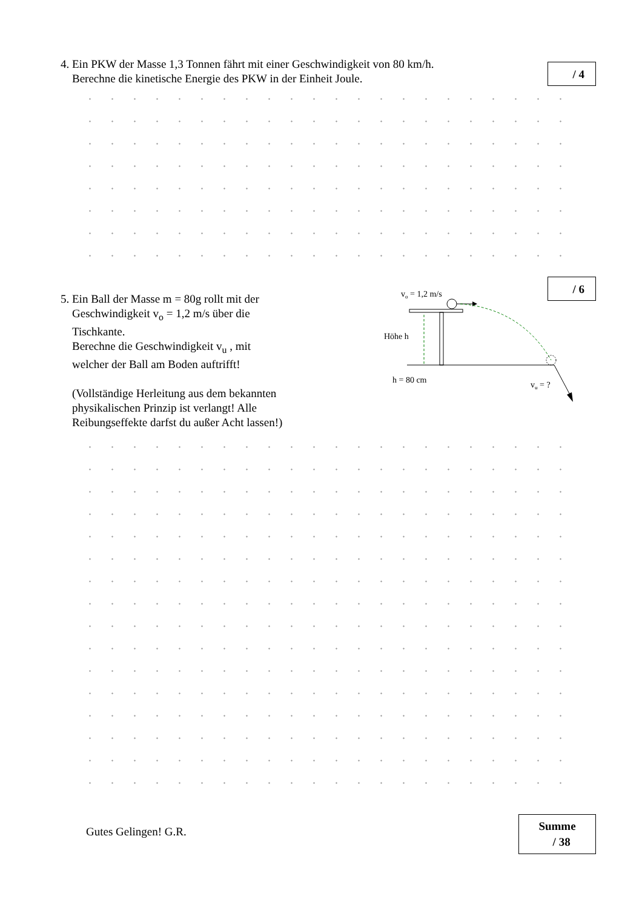4. Ein PKW der Masse 1,3 Tonnen fährt mit einer Geschwindigkeit von 80 km/h.
Berechne die kinetische Energie des PKW in der Einheit Joule.
/ 4
/ 6
5. Ein Ball der Masse m = 80g rollt mit der
Geschwindigkeit v<sub>o</sub> = 1,2 m/s über die
Tischkante.
Berechne die Geschwindigkeit v<sub>u</sub> , mit
welcher der Ball am Boden auftrifft!
(Vollständige Herleitung aus dem bekannten
physikalischen Prinzip ist verlangt! Alle
Reibungseffekte darfst du außer Acht lassen!)
vo = 1,2 m/s
Höhe h
h = 80 cm
vu = ?
Gutes Gelingen! G.R.
Summe
/ 38